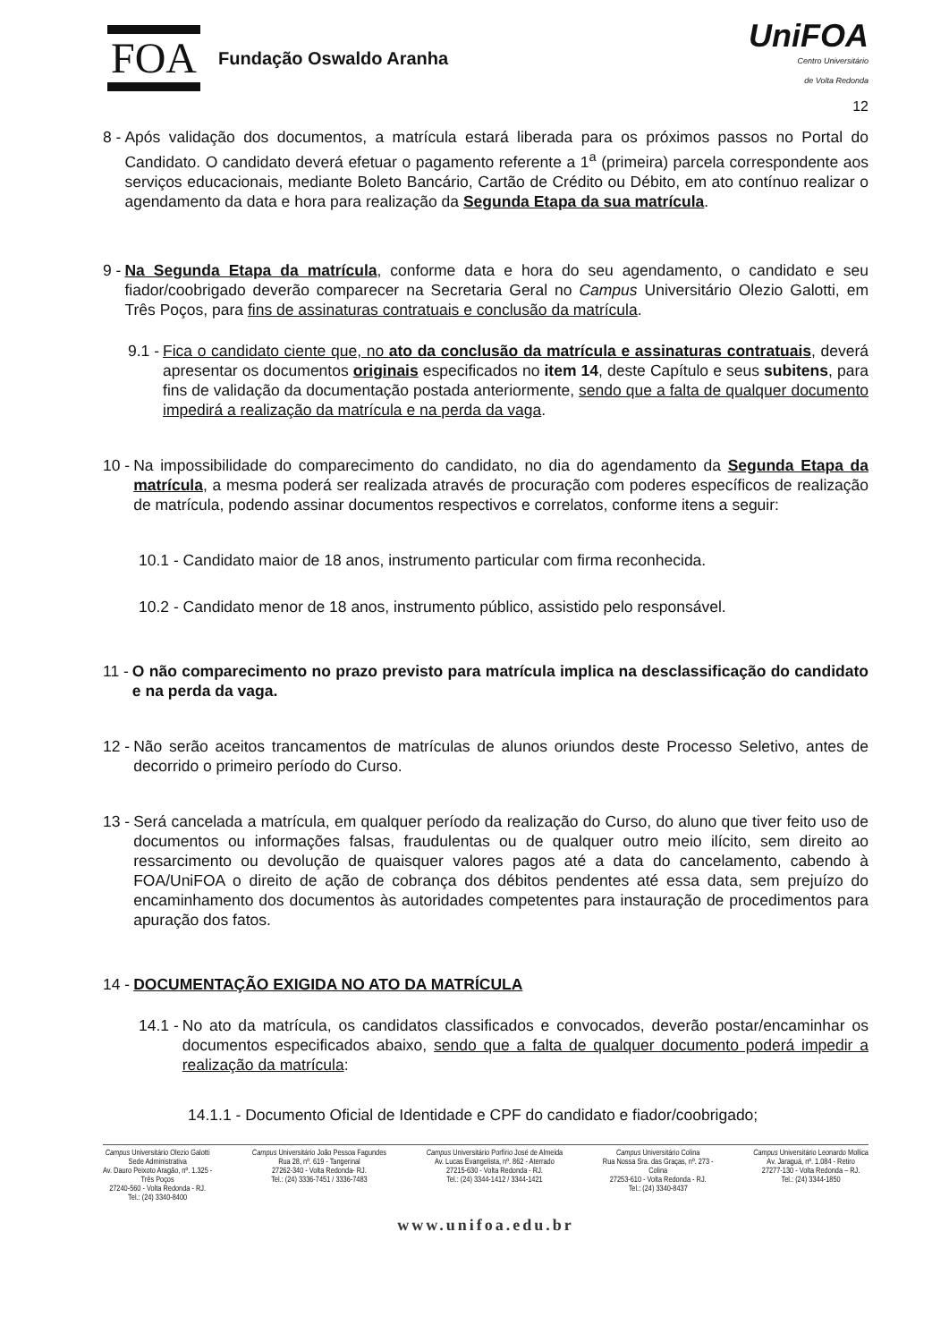FOA Fundação Oswaldo Aranha
UniFOA
Centro Universitário
de Volta Redonda
12
8 - Após validação dos documentos, a matrícula estará liberada para os próximos passos no Portal do Candidato. O candidato deverá efetuar o pagamento referente a 1<sup>a</sup> (primeira) parcela correspondente aos serviços educacionais, mediante Boleto Bancário, Cartão de Crédito ou Débito, em ato contínuo realizar o agendamento da data e hora para realização da Segunda Etapa da sua matrícula.
9 - Na Segunda Etapa da matrícula, conforme data e hora do seu agendamento, o candidato e seu fiador/coobrigado deverão comparecer na Secretaria Geral no Campus Universitário Olezio Galotti, em Três Poços, para fins de assinaturas contratuais e conclusão da matrícula.
9.1 - Fica o candidato ciente que, no ato da conclusão da matrícula e assinaturas contratuais, deverá apresentar os documentos originais especificados no item 14, deste Capítulo e seus subitens, para fins de validação da documentação postada anteriormente, sendo que a falta de qualquer documento impedirá a realização da matrícula e na perda da vaga.
10 - Na impossibilidade do comparecimento do candidato, no dia do agendamento da Segunda Etapa da matrícula, a mesma poderá ser realizada através de procuração com poderes específicos de realização de matrícula, podendo assinar documentos respectivos e correlatos, conforme itens a seguir:
10.1 - Candidato maior de 18 anos, instrumento particular com firma reconhecida.
10.2 - Candidato menor de 18 anos, instrumento público, assistido pelo responsável.
11 - O não comparecimento no prazo previsto para matrícula implica na desclassificação do candidato e na perda da vaga.
12 - Não serão aceitos trancamentos de matrículas de alunos oriundos deste Processo Seletivo, antes de decorrido o primeiro período do Curso.
13 - Será cancelada a matrícula, em qualquer período da realização do Curso, do aluno que tiver feito uso de documentos ou informações falsas, fraudulentas ou de qualquer outro meio ilícito, sem direito ao ressarcimento ou devolução de quaisquer valores pagos até a data do cancelamento, cabendo à FOA/UniFOA o direito de ação de cobrança dos débitos pendentes até essa data, sem prejuízo do encaminhamento dos documentos às autoridades competentes para instauração de procedimentos para apuração dos fatos.
14 - DOCUMENTAÇÃO EXIGIDA NO ATO DA MATRÍCULA
14.1 - No ato da matrícula, os candidatos classificados e convocados, deverão postar/encaminhar os documentos especificados abaixo, sendo que a falta de qualquer documento poderá impedir a realização da matrícula:
14.1.1 - Documento Oficial de Identidade e CPF do candidato e fiador/coobrigado;
Campus Universitário Olezio Galotti
Sede Administrativa
Av. Dauro Peixoto Aragão, nº. 1.325 -
Três Poços
27240-560 - Volta Redonda - RJ.
Tel.: (24) 3340-8400
Campus Universitário João Pessoa Fagundes
Rua 28, nº. 619 - Tangerinal
27262-340 - Volta Redonda- RJ.
Tel.: (24) 3336-7451 / 3336-7483
Campus Universitário Porfírio José de Almeida
Av. Lucas Evangelista, nº. 862 - Aterrado
27215-630 - Volta Redonda - RJ.
Tel.: (24) 3344-1412 / 3344-1421
Campus Universitário Colina
Rua Nossa Sra. das Graças, nº. 273 -
Colina
27253-610 - Volta Redonda - RJ.
Tel.: (24) 3340-8437
Campus Universitário Leonardo Mollica
Av. Jaraguá, nº. 1.084 - Retiro
27277-130 - Volta Redonda – RJ.
Tel.: (24) 3344-1850
www.unifoa.edu.br